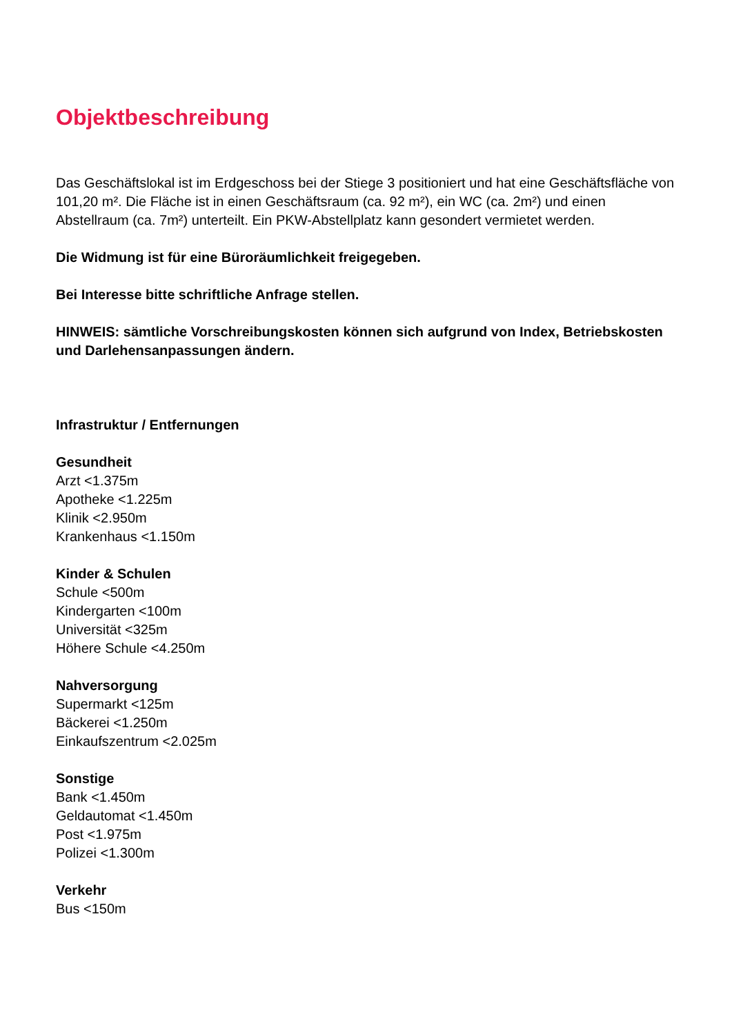Objektbeschreibung
Das Geschäftslokal ist im Erdgeschoss bei der Stiege 3 positioniert und hat eine Geschäftsfläche von 101,20 m². Die Fläche ist in einen Geschäftsraum (ca. 92 m²), ein WC (ca. 2m²) und einen Abstellraum (ca. 7m²) unterteilt. Ein PKW-Abstellplatz kann gesondert vermietet werden.
Die Widmung ist für eine Büroräumlichkeit freigegeben.
Bei Interesse bitte schriftliche Anfrage stellen.
HINWEIS: sämtliche Vorschreibungskosten können sich aufgrund von Index, Betriebskosten und Darlehensanpassungen ändern.
Infrastruktur / Entfernungen
Gesundheit
Arzt <1.375m
Apotheke <1.225m
Klinik <2.950m
Krankenhaus <1.150m
Kinder & Schulen
Schule <500m
Kindergarten <100m
Universität <325m
Höhere Schule <4.250m
Nahversorgung
Supermarkt <125m
Bäckerei <1.250m
Einkaufszentrum <2.025m
Sonstige
Bank <1.450m
Geldautomat <1.450m
Post <1.975m
Polizei <1.300m
Verkehr
Bus <150m